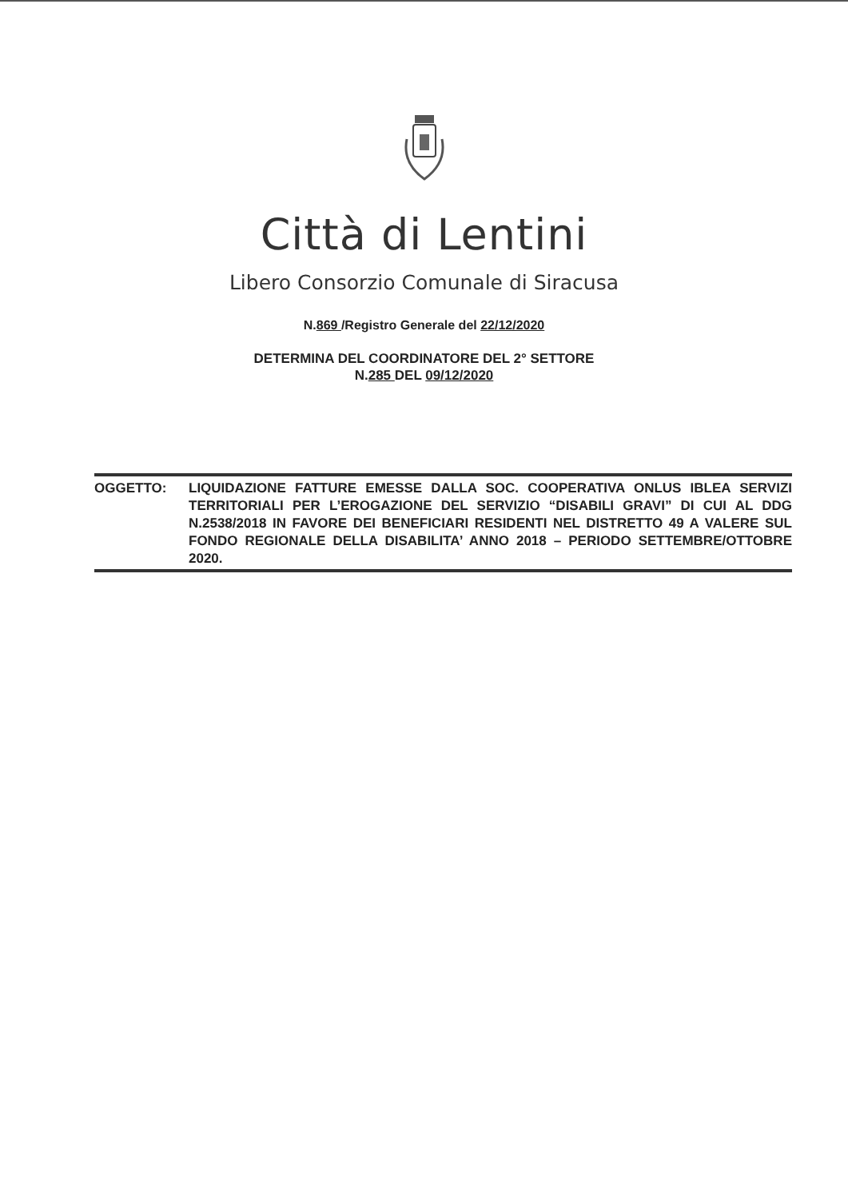Città di Lentini
Libero Consorzio Comunale di Siracusa
N.869 /Registro Generale del 22/12/2020
DETERMINA DEL COORDINATORE DEL 2° SETTORE
N.285 DEL 09/12/2020
OGGETTO: LIQUIDAZIONE FATTURE EMESSE DALLA SOC. COOPERATIVA ONLUS IBLEA SERVIZI TERRITORIALI PER L’EROGAZIONE DEL SERVIZIO “DISABILI GRAVI” DI CUI AL DDG N.2538/2018 IN FAVORE DEI BENEFICIARI RESIDENTI NEL DISTRETTO 49 A VALERE SUL FONDO REGIONALE DELLA DISABILITA’ ANNO 2018 – PERIODO SETTEMBRE/OTTOBRE 2020.